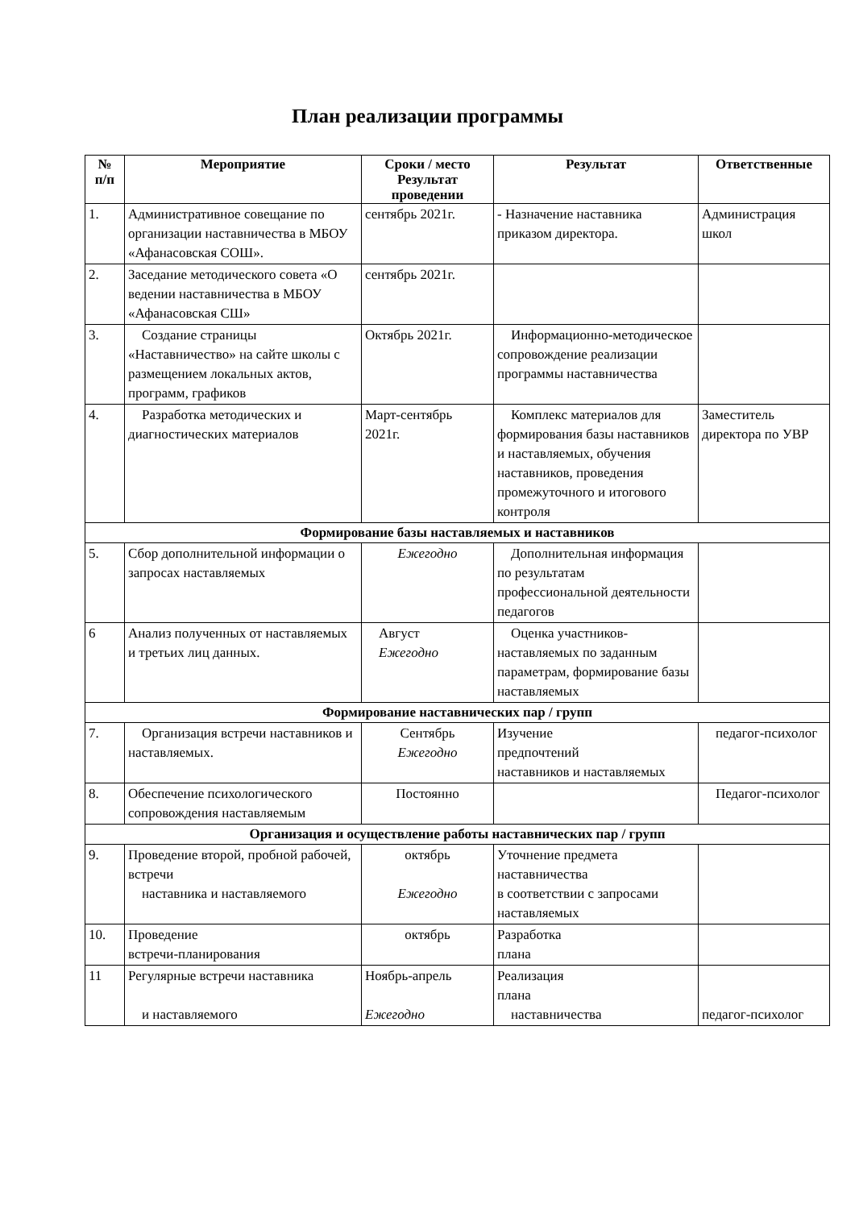План реализации программы
| № п/п | Мероприятие | Сроки / место Результат проведении | Результат | Ответственные |
| --- | --- | --- | --- | --- |
| 1. | Административное совещание по организации наставничества в МБОУ «Афанасовская СОШ». | сентябрь 2021г. | - Назначение наставника приказом директора. | Администрация школ |
| 2. | Заседание методического совета «О ведении наставничества в МБОУ «Афанасовская СШ» | сентябрь 2021г. | | |
| 3. | Создание страницы «Наставничество» на сайте школы с размещением локальных актов, программ, графиков | Октябрь 2021г. | Информационно-методическое сопровождение реализации программы наставничества | |
| 4. | Разработка методических и диагностических материалов | Март-сентябрь 2021г. | Комплекс материалов для формирования базы наставников и наставляемых, обучения наставников, проведения промежуточного и итогового контроля | Заместитель директора по УВР |
| Формирование базы наставляемых и наставников | | | | |
| 5. | Сбор дополнительной информации о запросах наставляемых | Ежегодно | Дополнительная информация по результатам профессиональной деятельности педагогов | |
| 6 | Анализ полученных от наставляемых и третьих лиц данных. | Август Ежегодно | Оценка участников-наставляемых по заданным параметрам, формирование базы наставляемых | |
| Формирование наставнических пар / групп | | | | |
| 7. | Организация встречи наставников и наставляемых. | Сентябрь Ежегодно | Изучение предпочтений наставников и наставляемых | педагог-психолог |
| 8. | Обеспечение психологического сопровождения наставляемым | Постоянно | | Педагог-психолог |
| Организация и осуществление работы наставнических пар / групп | | | | |
| 9. | Проведение второй, пробной рабочей, встречи наставника и наставляемого | октябрь Ежегодно | Уточнение предмета наставничества в соответствии с запросами наставляемых | |
| 10. | Проведение встречи-планирования | октябрь | Разработка плана | |
| 11 | Регулярные встречи наставника и наставляемого | Ноябрь-апрель Ежегодно | Реализация плана наставничества | педагог-психолог |